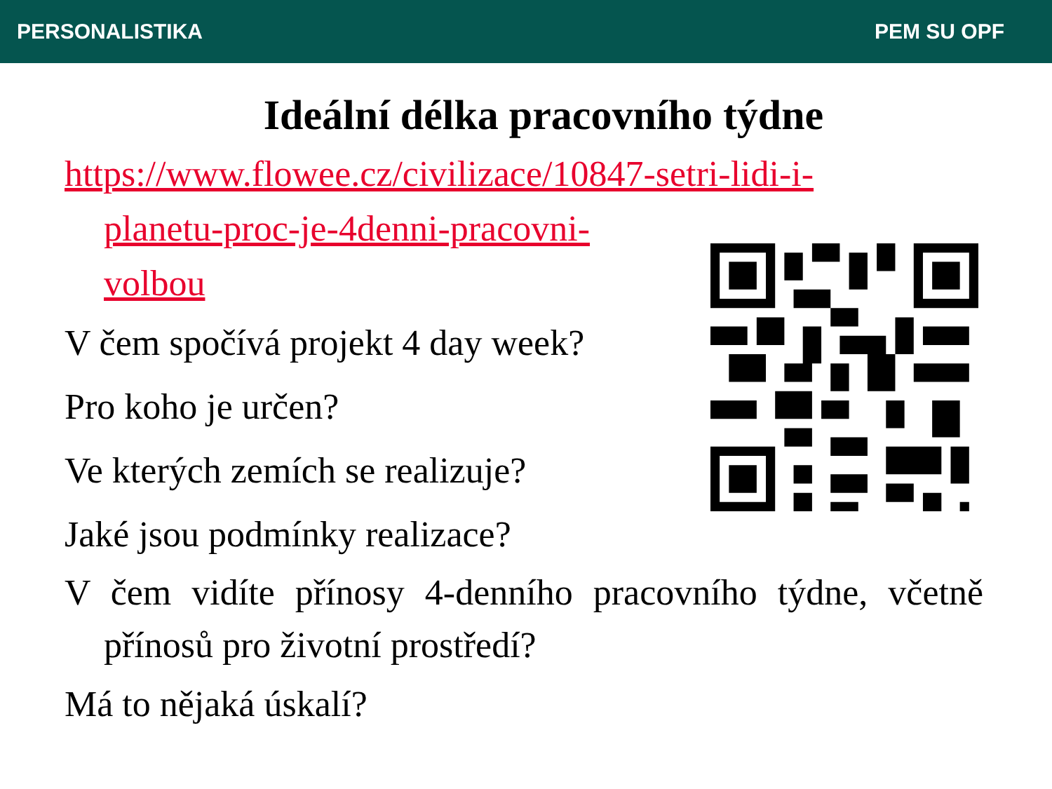PERSONALISTIKA PEM SU OPF
Ideální délka pracovního týdne
https://www.flowee.cz/civilizace/10847-setri-lidi-i-
planetu-proc-je-4denni-pracovni-
volbou
V čem spočívá projekt 4 day week?
Pro koho je určen?
Ve kterých zemích se realizuje?
Jaké jsou podmínky realizace?
V čem vidíte přínosy 4-denního pracovního týdne, včetně přínosů pro životní prostředí?
Má to nějaká úskalí?